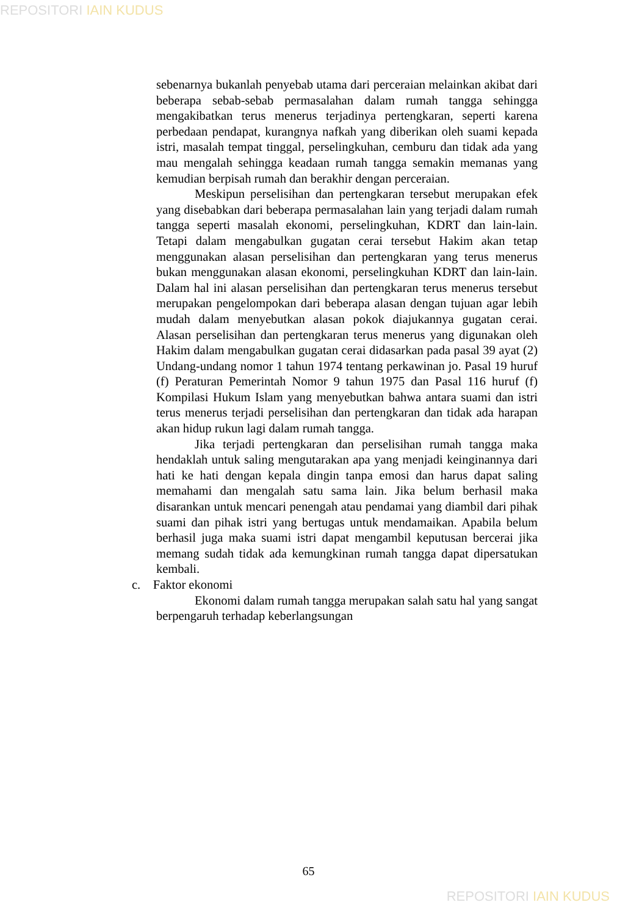REPOSITORI IAIN KUDUS
sebenarnya bukanlah penyebab utama dari perceraian melainkan akibat dari beberapa sebab-sebab permasalahan dalam rumah tangga sehingga mengakibatkan terus menerus terjadinya pertengkaran, seperti karena perbedaan pendapat, kurangnya nafkah yang diberikan oleh suami kepada istri, masalah tempat tinggal, perselingkuhan, cemburu dan tidak ada yang mau mengalah sehingga keadaan rumah tangga semakin memanas yang kemudian berpisah rumah dan berakhir dengan perceraian.
Meskipun perselisihan dan pertengkaran tersebut merupakan efek yang disebabkan dari beberapa permasalahan lain yang terjadi dalam rumah tangga seperti masalah ekonomi, perselingkuhan, KDRT dan lain-lain. Tetapi dalam mengabulkan gugatan cerai tersebut Hakim akan tetap menggunakan alasan perselisihan dan pertengkaran yang terus menerus bukan menggunakan alasan ekonomi, perselingkuhan KDRT dan lain-lain. Dalam hal ini alasan perselisihan dan pertengkaran terus menerus tersebut merupakan pengelompokan dari beberapa alasan dengan tujuan agar lebih mudah dalam menyebutkan alasan pokok diajukannya gugatan cerai. Alasan perselisihan dan pertengkaran terus menerus yang digunakan oleh Hakim dalam mengabulkan gugatan cerai didasarkan pada pasal 39 ayat (2) Undang-undang nomor 1 tahun 1974 tentang perkawinan jo. Pasal 19 huruf (f) Peraturan Pemerintah Nomor 9 tahun 1975 dan Pasal 116 huruf (f) Kompilasi Hukum Islam yang menyebutkan bahwa antara suami dan istri terus menerus terjadi perselisihan dan pertengkaran dan tidak ada harapan akan hidup rukun lagi dalam rumah tangga.
Jika terjadi pertengkaran dan perselisihan rumah tangga maka hendaklah untuk saling mengutarakan apa yang menjadi keinginannya dari hati ke hati dengan kepala dingin tanpa emosi dan harus dapat saling memahami dan mengalah satu sama lain. Jika belum berhasil maka disarankan untuk mencari penengah atau pendamai yang diambil dari pihak suami dan pihak istri yang bertugas untuk mendamaikan. Apabila belum berhasil juga maka suami istri dapat mengambil keputusan bercerai jika memang sudah tidak ada kemungkinan rumah tangga dapat dipersatukan kembali.
c. Faktor ekonomi
Ekonomi dalam rumah tangga merupakan salah satu hal yang sangat berpengaruh terhadap keberlangsungan
65
REPOSITORI IAIN KUDUS